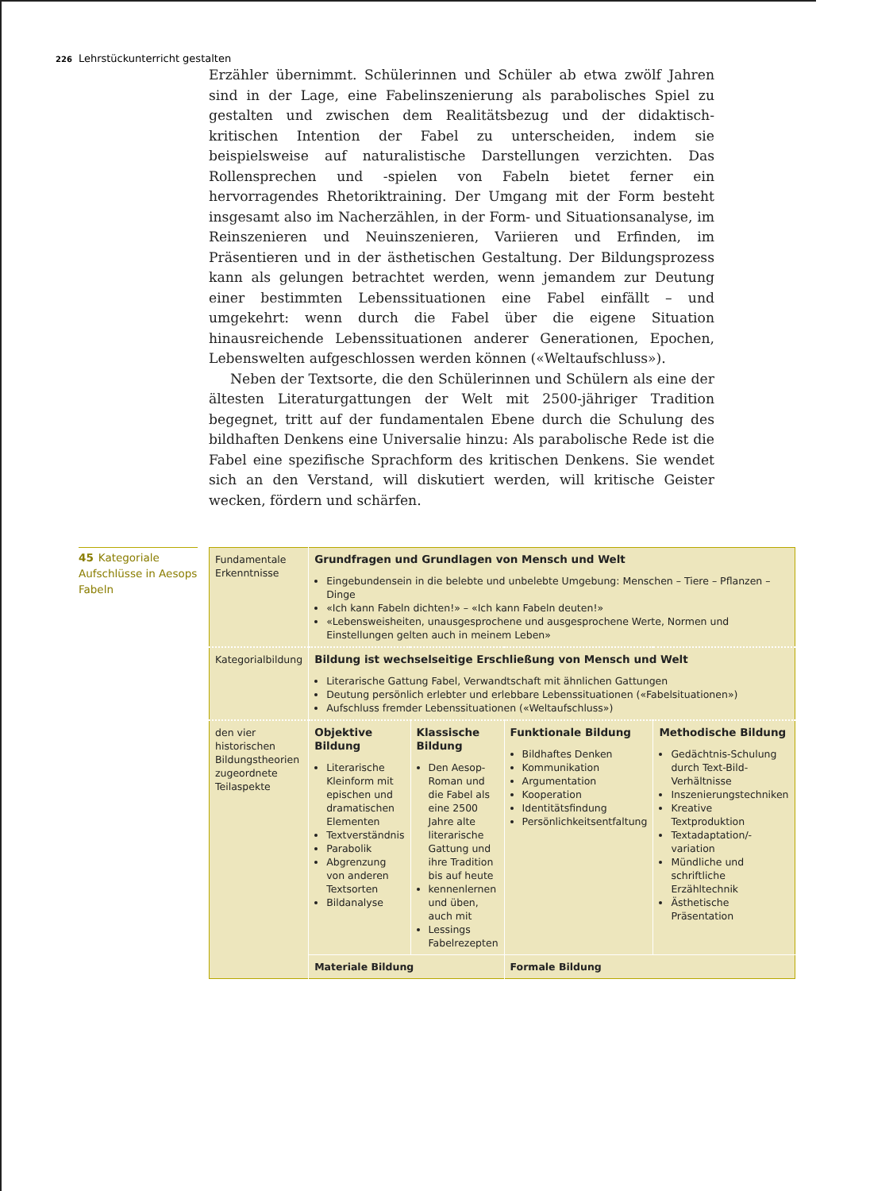226 Lehrstückunterricht gestalten
Erzähler übernimmt. Schülerinnen und Schüler ab etwa zwölf Jahren sind in der Lage, eine Fabelinszenierung als parabolisches Spiel zu gestalten und zwischen dem Realitätsbezug und der didaktisch-kritischen Intention der Fabel zu unterscheiden, indem sie beispielsweise auf naturalistische Darstellungen verzichten. Das Rollensprechen und -spielen von Fabeln bietet ferner ein hervorragendes Rhetoriktraining. Der Umgang mit der Form besteht insgesamt also im Nacherzählen, in der Form- und Situationsanalyse, im Reinszenieren und Neuinszenieren, Variieren und Erfinden, im Präsentieren und in der ästhetischen Gestaltung. Der Bildungsprozess kann als gelungen betrachtet werden, wenn jemandem zur Deutung einer bestimmten Lebenssituationen eine Fabel einfällt – und umgekehrt: wenn durch die Fabel über die eigene Situation hinausreichende Lebenssituationen anderer Generationen, Epochen, Lebenswelten aufgeschlossen werden können («Weltaufschluss»).
Neben der Textsorte, die den Schülerinnen und Schülern als eine der ältesten Literaturgattungen der Welt mit 2500-jähriger Tradition begegnet, tritt auf der fundamentalen Ebene durch die Schulung des bildhaften Denkens eine Universalie hinzu: Als parabolische Rede ist die Fabel eine spezifische Sprachform des kritischen Denkens. Sie wendet sich an den Verstand, will diskutiert werden, will kritische Geister wecken, fördern und schärfen.
45 Kategoriale Aufschlüsse in Aesops Fabeln
| Fundamentale Erkenntnisse | Grundfragen und Grundlagen von Mensch und Welt Eingebundensein in die belebte und unbelebte Umgebung: Menschen – Tiere – Pflanzen – Dinge «Ich kann Fabeln dichten!» – «Ich kann Fabeln deuten!» «Lebensweisheiten, unausgesprochene und ausgesprochene Werte, Normen und Einstellungen gelten auch in meinem Leben» | | | |
| Kategorialbildung | Bildung ist wechselseitige Erschließung von Mensch und Welt Literarische Gattung Fabel, Verwandtschaft mit ähnlichen Gattungen Deutung persönlich erlebter und erlebbare Lebenssituationen («Fabelsituationen») Aufschluss fremder Lebenssituationen («Weltaufschluss») | | | |
| den vier historischen Bildungstheorien zugeordnete Teilaspekte | Objektive Bildung Literarische Kleinform mit epischen und dramatischen Elementen Textverständnis Parabolik Abgrenzung von anderen Textsorten Bildanalyse | Klassische Bildung Den Aesop-Roman und die Fabel als eine 2500 Jahre alte literarische Gattung und ihre Tradition bis auf heute kennenlernen und üben, auch mit Lessings Fabelrezepten | Funktionale Bildung Bildhaftes Denken Kommunikation Argumentation Kooperation Identitätsfindung Persönlichkeitsentfaltung | Methodische Bildung Gedächtnis-Schulung durch Text-Bild-Verhältnisse Inszenierungstechniken Kreative Textproduktion Textadaptation/-variation Mündliche und schriftliche Erzähltechnik Ästhetische Präsentation |
| | Materiale Bildung | | Formale Bildung | |